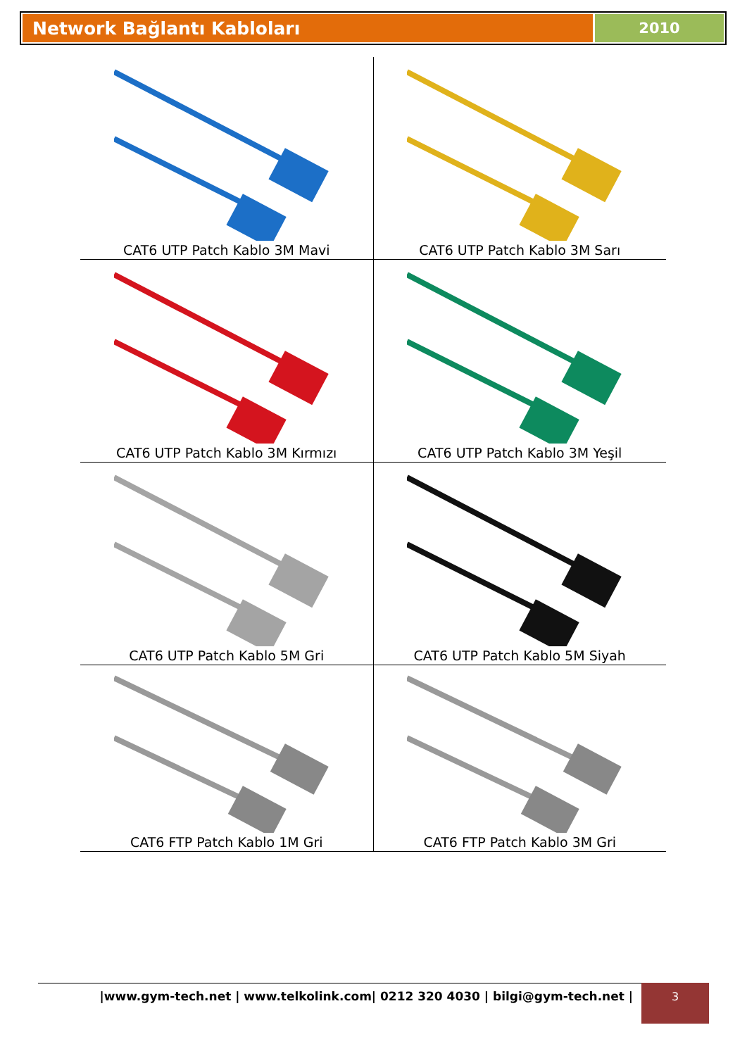Network Bağlantı Kabloları
2010
| CAT6 UTP Patch Kablo 3M Mavi | CAT6 UTP Patch Kablo 3M Sarı |
| CAT6 UTP Patch Kablo 3M Kırmızı | CAT6 UTP Patch Kablo 3M Yeşil |
| CAT6 UTP Patch Kablo 5M Gri | CAT6 UTP Patch Kablo 5M Siyah |
| CAT6 FTP Patch Kablo 1M Gri | CAT6 FTP Patch Kablo 3M Gri |
|www.gym-tech.net | www.telkolink.com| 0212 320 4030 | bilgi@gym-tech.net | 3